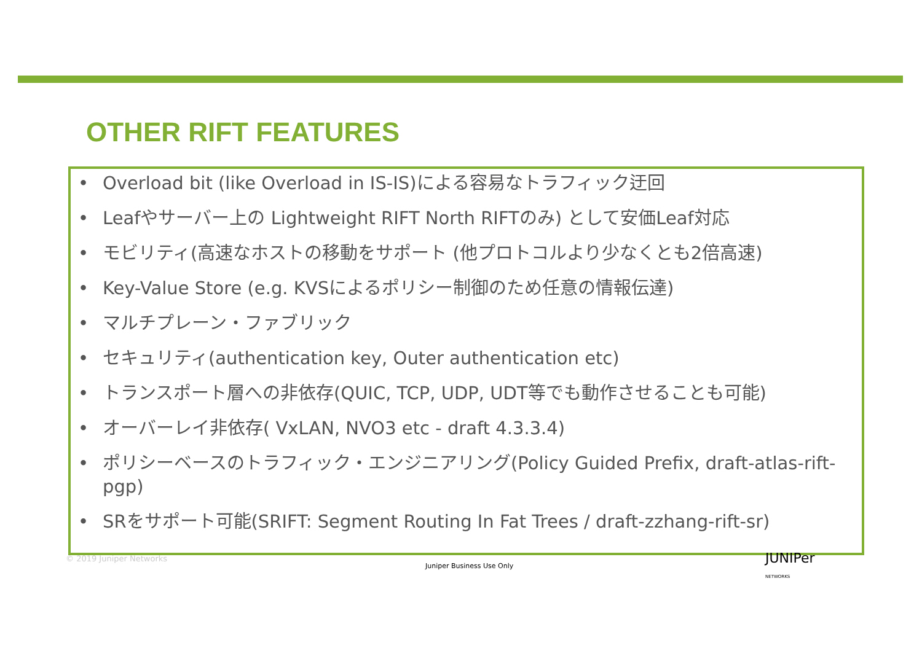OTHER RIFT FEATURES
• Overload bit (like Overload in IS-IS)による容易なトラフィック迂回
• Leafやサーバー上の Lightweight RIFT North RIFTのみ) として安価Leaf対応
• モビリティ(高速なホストの移動をサポート (他プロトコルより少なくとも2倍高速)
• Key-Value Store (e.g. KVSによるポリシー制御のため任意の情報伝達)
• マルチプレーン・ファブリック
• セキュリティ(authentication key, Outer authentication etc)
• トランスポート層への非依存(QUIC, TCP, UDP, UDT等でも動作させることも可能)
• オーバーレイ非依存( VxLAN, NVO3 etc - draft 4.3.3.4)
• ポリシーベースのトラフィック・エンジニアリング(Policy Guided Prefix, draft-atlas-rift-pgp)
• SRをサポート可能(SRIFT: Segment Routing In Fat Trees / draft-zzhang-rift-sr)
© 2019 Juniper Networks
Juniper Business Use Only
JUNIPer
NETWORKS